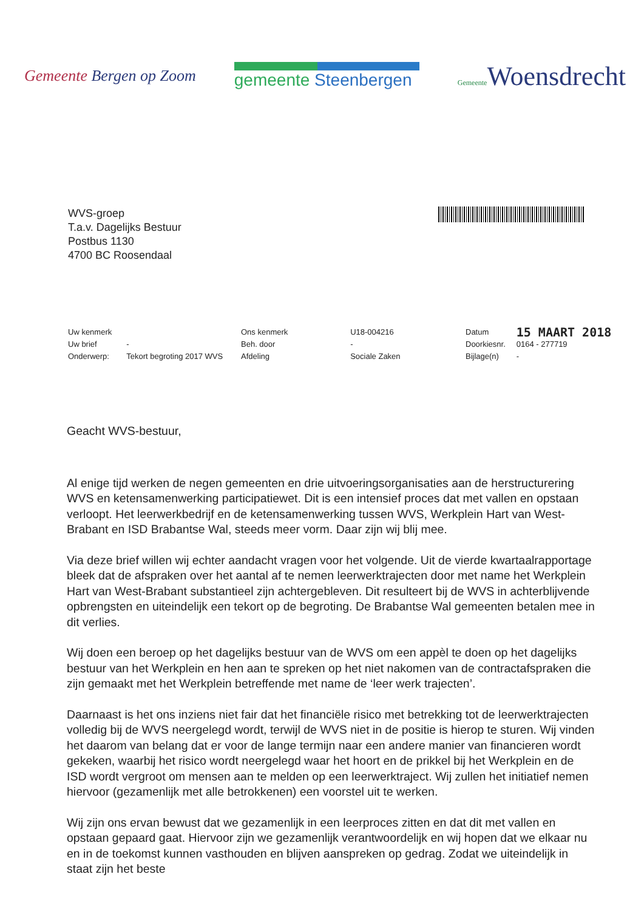Gemeente Bergen op Zoom gemeente Steenbergen
Gemeente Woensdrecht
WVS-groep
T.a.v. Dagelijks Bestuur
Postbus 1130
4700 BC Roosendaal
| Uw kenmerk | |
| Uw brief | - |
| Onderwerp: | Tekort begroting 2017 WVS |
| Ons kenmerk | U18-004216 |
| Beh. door | - |
| Afdeling | Sociale Zaken |
| Datum | 15 MAART 2018 |
| Doorkiesnr. | 0164 - 277719 |
| Bijlage(n) | - |
Geacht WVS-bestuur,
Al enige tijd werken de negen gemeenten en drie uitvoeringsorganisaties aan de herstructurering WVS en ketensamenwerking participatiewet. Dit is een intensief proces dat met vallen en opstaan verloopt. Het leerwerkbedrijf en de ketensamenwerking tussen WVS, Werkplein Hart van West-Brabant en ISD Brabantse Wal, steeds meer vorm. Daar zijn wij blij mee.
Via deze brief willen wij echter aandacht vragen voor het volgende. Uit de vierde kwartaalrapportage bleek dat de afspraken over het aantal af te nemen leerwerktrajecten door met name het Werkplein Hart van West-Brabant substantieel zijn achtergebleven. Dit resulteert bij de WVS in achterblijvende opbrengsten en uiteindelijk een tekort op de begroting. De Brabantse Wal gemeenten betalen mee in dit verlies.
Wij doen een beroep op het dagelijks bestuur van de WVS om een appèl te doen op het dagelijks bestuur van het Werkplein en hen aan te spreken op het niet nakomen van de contractafspraken die zijn gemaakt met het Werkplein betreffende met name de ‘leer werk trajecten’.
Daarnaast is het ons inziens niet fair dat het financiële risico met betrekking tot de leerwerktrajecten volledig bij de WVS neergelegd wordt, terwijl de WVS niet in de positie is hierop te sturen. Wij vinden het daarom van belang dat er voor de lange termijn naar een andere manier van financieren wordt gekeken, waarbij het risico wordt neergelegd waar het hoort en de prikkel bij het Werkplein en de ISD wordt vergroot om mensen aan te melden op een leerwerktraject. Wij zullen het initiatief nemen hiervoor (gezamenlijk met alle betrokkenen) een voorstel uit te werken.
Wij zijn ons ervan bewust dat we gezamenlijk in een leerproces zitten en dat dit met vallen en opstaan gepaard gaat. Hiervoor zijn we gezamenlijk verantwoordelijk en wij hopen dat we elkaar nu en in de toekomst kunnen vasthouden en blijven aanspreken op gedrag. Zodat we uiteindelijk in staat zijn het beste